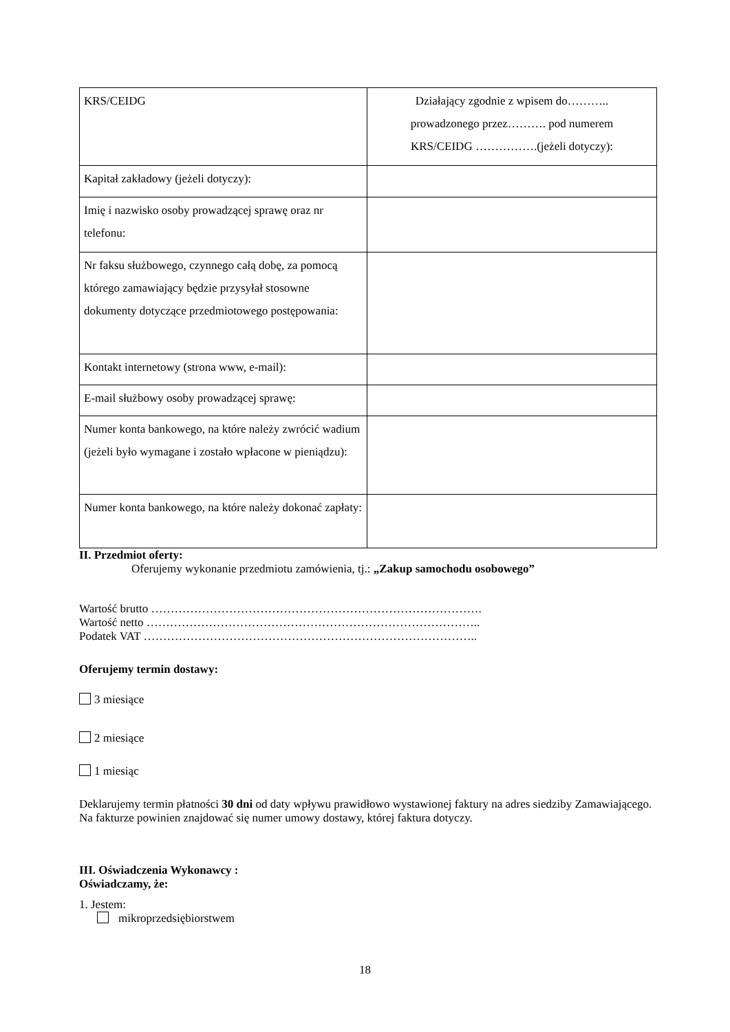| KRS/CEIDG | Działający zgodnie z wpisem do……….. prowadzonego przez………. pod numerem KRS/CEIDG …………….(jeżeli dotyczy): |
| Kapitał zakładowy (jeżeli dotyczy): | |
| Imię i nazwisko osoby prowadzącej sprawę oraz nr telefonu: | |
| Nr faksu służbowego, czynnego całą dobę, za pomocą którego zamawiający będzie przysyłał stosowne dokumenty dotyczące przedmiotowego postępowania: | |
| Kontakt internetowy (strona www, e-mail): | |
| E-mail służbowy osoby prowadzącej sprawę: | |
| Numer konta bankowego, na które należy zwrócić wadium (jeżeli było wymagane i zostało wpłacone w pieniądzu): | |
| Numer konta bankowego, na które należy dokonać zapłaty: | |
II. Przedmiot oferty:
Oferujemy wykonanie przedmiotu zamówienia, tj.: „Zakup samochodu osobowego”
Wartość brutto ………………………………………………………………………….
Wartość netto …………………………………………………………………………..
Podatek VAT …………………………………………………………………………..
Oferujemy termin dostawy:
3 miesiące
2 miesiące
1 miesiąc
Deklarujemy termin płatności 30 dni od daty wpływu prawidłowo wystawionej faktury na adres siedziby Zamawiającego. Na fakturze powinien znajdować się numer umowy dostawy, której faktura dotyczy.
III. Oświadczenia Wykonawcy :
Oświadczamy, że:
1. Jestem:
mikroprzedsiębiorstwem
18